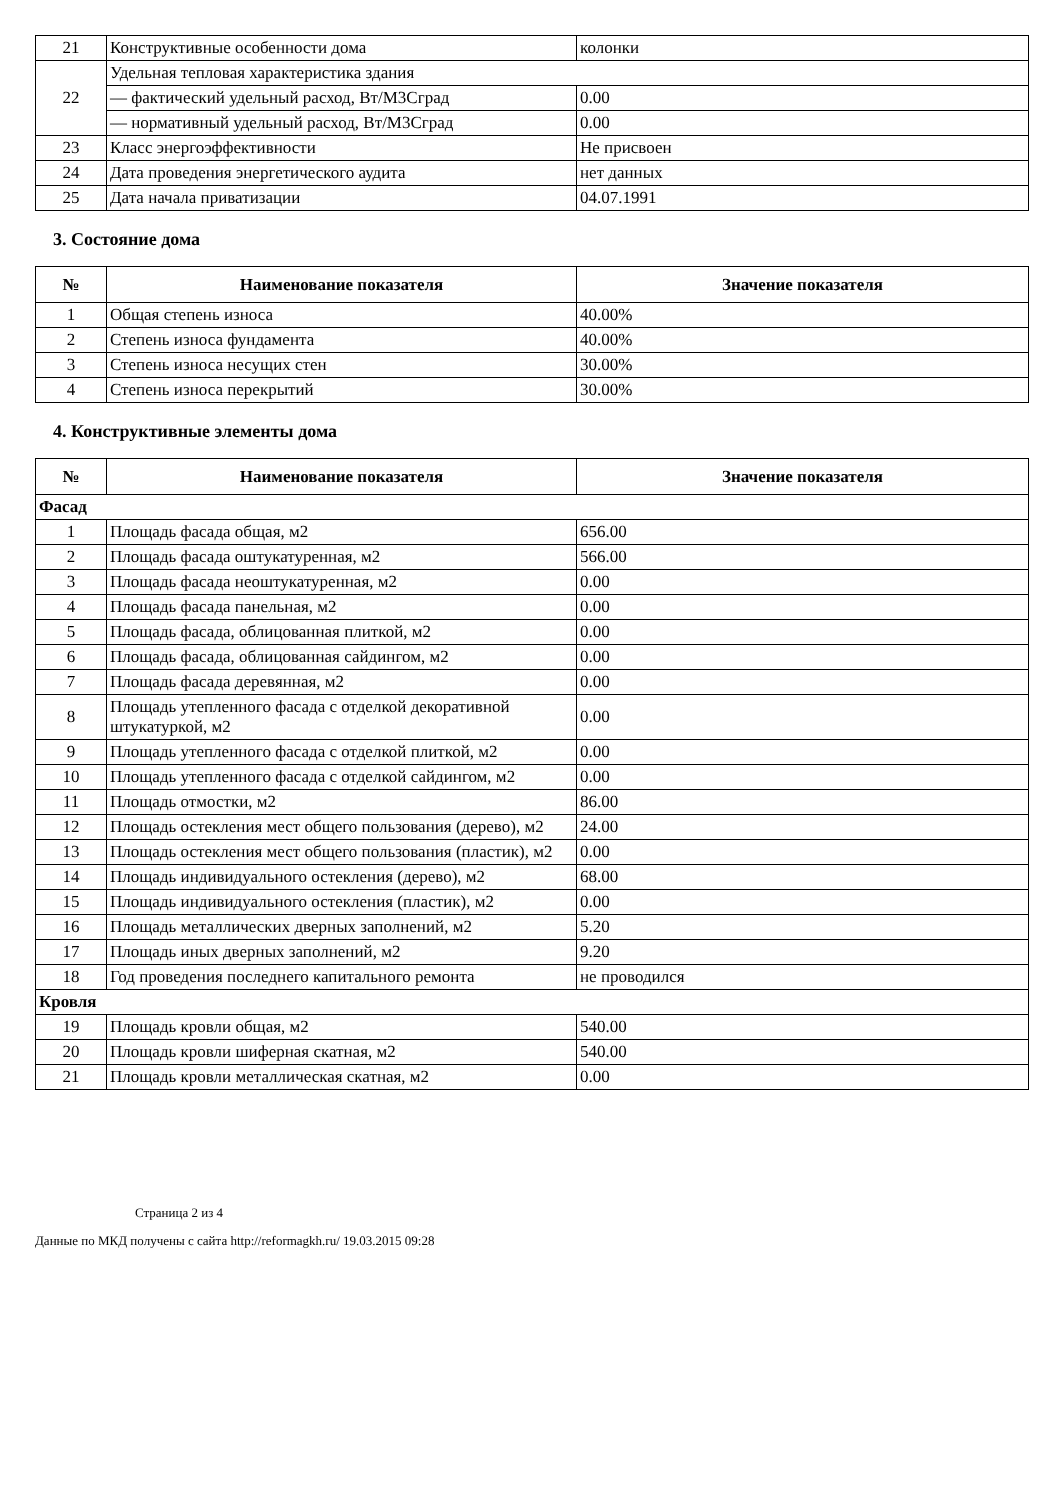| 21 | Конструктивные особенности дома | колонки |
| 22 | Удельная тепловая характеристика здания | |
| | — фактический удельный расход, Вт/М3Сград | 0.00 |
| | — нормативный удельный расход, Вт/М3Сград | 0.00 |
| 23 | Класс энергоэффективности | Не присвоен |
| 24 | Дата проведения энергетического аудита | нет данных |
| 25 | Дата начала приватизации | 04.07.1991 |
3. Состояние дома
| № | Наименование показателя | Значение показателя |
| --- | --- | --- |
| 1 | Общая степень износа | 40.00% |
| 2 | Степень износа фундамента | 40.00% |
| 3 | Степень износа несущих стен | 30.00% |
| 4 | Степень износа перекрытий | 30.00% |
4. Конструктивные элементы дома
| № | Наименование показателя | Значение показателя |
| --- | --- | --- |
| Фасад | | |
| 1 | Площадь фасада общая, м2 | 656.00 |
| 2 | Площадь фасада оштукатуренная, м2 | 566.00 |
| 3 | Площадь фасада неоштукатуренная, м2 | 0.00 |
| 4 | Площадь фасада панельная, м2 | 0.00 |
| 5 | Площадь фасада, облицованная плиткой, м2 | 0.00 |
| 6 | Площадь фасада, облицованная сайдингом, м2 | 0.00 |
| 7 | Площадь фасада деревянная, м2 | 0.00 |
| 8 | Площадь утепленного фасада с отделкой декоративной штукатуркой, м2 | 0.00 |
| 9 | Площадь утепленного фасада с отделкой плиткой, м2 | 0.00 |
| 10 | Площадь утепленного фасада с отделкой сайдингом, м2 | 0.00 |
| 11 | Площадь отмостки, м2 | 86.00 |
| 12 | Площадь остекления мест общего пользования (дерево), м2 | 24.00 |
| 13 | Площадь остекления мест общего пользования (пластик), м2 | 0.00 |
| 14 | Площадь индивидуального остекления (дерево), м2 | 68.00 |
| 15 | Площадь индивидуального остекления (пластик), м2 | 0.00 |
| 16 | Площадь металлических дверных заполнений, м2 | 5.20 |
| 17 | Площадь иных дверных заполнений, м2 | 9.20 |
| 18 | Год проведения последнего капитального ремонта | не проводился |
| Кровля | | |
| 19 | Площадь кровли общая, м2 | 540.00 |
| 20 | Площадь кровли шиферная скатная, м2 | 540.00 |
| 21 | Площадь кровли металлическая скатная, м2 | 0.00 |
Страница 2 из 4
Данные по МКД получены с сайта http://reformagkh.ru/ 19.03.2015 09:28